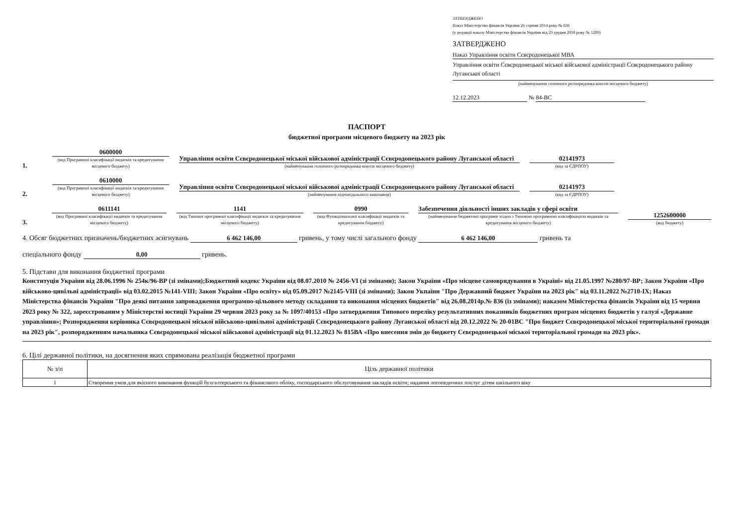ЗАТВЕРДЖЕНО
Наказ Міністерства фінансів України 26 серпня 2014 року № 836
(у редакції наказу Міністерства фінансів України від 29 грудня 2018 року № 1209)
ЗАТВЕРДЖЕНО
Наказ Управління освіти Сєвєродонецької МВА
Управління освіти Сєвєродонецької міської військової адміністрації Сєвєродонецького району Луганської області
(найменування головного розпорядника коштів місцевого бюджету)
12.12.2023 № 84-ВС
ПАСПОРТ
бюджетної програми місцевого бюджету на 2023 рік
1.
0600000
(код Програмної класифікації видатків та кредитування місцевого бюджету)
Управління освіти Сєвєродонецької міської військової адміністрації Сєвєродонецького району Луганської області
(найменування головного розпорядника коштів місцевого бюджету)
02141973
(код за ЄДРПОУ)
2.
0610000
(код Програмної класифікації видатків та кредитування місцевого бюджету)
Управління освіти Сєвєродонецької міської військової адміністрації Сєвєродонецького району Луганської області
(найменування відповідального виконавця)
02141973
(код за ЄДРПОУ)
3.
0611141
(код Програмної класифікації видатків та кредитування місцевого бюджету)
1141
(код Типової програмної класифікації видатків та кредитування місцевого бюджету)
0990
(код Функціональної класифікації видатків та кредитування бюджету)
Забезпечення діяльності інших закладів у сфері освіти
(найменування бюджетної програми згідно з Типовою програмною класифікацією видатків та кредитування місцевого бюджету)
1252600000
(код бюджету)
4. Обсяг бюджетних призначень/бюджетних асигнувань 6 462 146,00 гривень, у тому числі загального фонду 6 462 146,00 гривень та
спеціального фонду 0,00 гривень.
5. Підстави для виконання бюджетної програми
Конституція України від 28.06.1996 № 254к/96-ВР (зі змінами);Бюджетний кодекс України від 08.07.2010 № 2456-VI (зі змінами); Закон України «Про місцеве самоврядування в Україні» від 21.05.1997 №280/97-ВР; Закон України «Про військово-цивільні адміністрації» від 03.02.2015 №141-VIII; Закон України «Про освіту» від 05.09.2017 №2145-VIII (зі змінами); Закон Укпаїни "Про Державний бюджет України на 2023 рік" від 03.11.2022 №2710-IX; Наказ Міністерства фінансів України "Про деякі питання запровадження програмно-цільового методу складання та виконання місцевих бюджетів" від 26.08.2014р.№ 836 (із змінами); наказом Міністерства фінансів України від 15 червня 2023 року № 322, зареєстрованим у Міністерстві юстиції України 29 червня 2023 року за № 1097/40153 «Про затвердження Типового переліку результативних показників бюджетних програм місцевих бюджетів у галузі «Державне управління»; Розпорядження керівника Сєвєродонецької міської військово-цивільної адміністрації Сєвєродонецького району Луганської області від 20.12.2022 № 20-01ВС "Про бюджет Сєвєродонецької міської територіальної громади на 2023 рік", розпорядженням начальника Сєвєродонецької міської військової адміністрації від 01.12.2023 № 815ВА «Про внесення змін до бюджету Сєвєродонецької міської територіальної громади на 2023 рік».
6. Цілі державної політики, на досягнення яких спрямована реалізація бюджетної програми
| № з/п | Ціль державної політики |
| --- | --- |
| 1 | Створення умов для якісного виконання функцій бухгалтерського та фінансового обліку, господарського обслуговування закладів освіти; надання логопедичних послуг дітям шкільного віку |